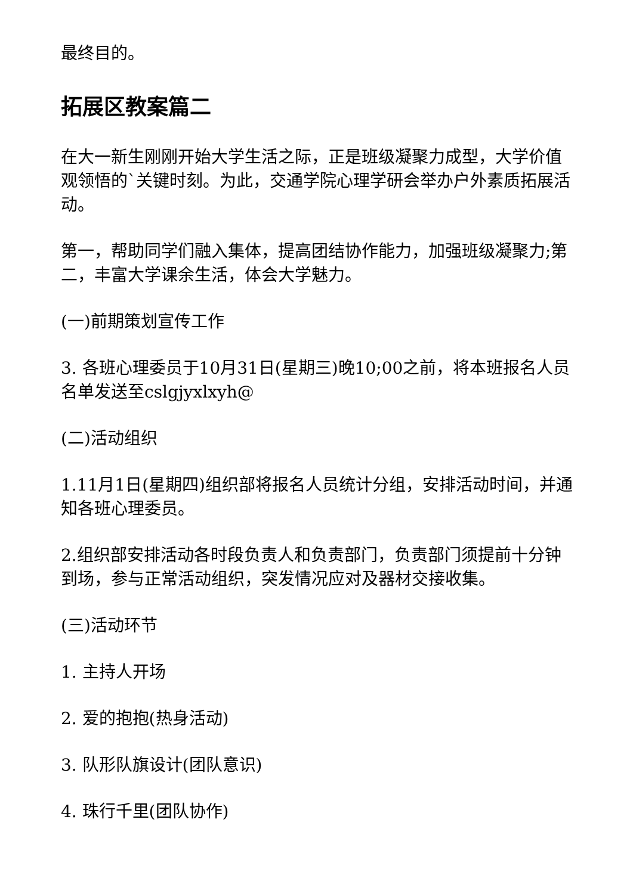最终目的。
拓展区教案篇二
在大一新生刚刚开始大学生活之际，正是班级凝聚力成型，大学价值观领悟的`关键时刻。为此，交通学院心理学研会举办户外素质拓展活动。
第一，帮助同学们融入集体，提高团结协作能力，加强班级凝聚力;第二，丰富大学课余生活，体会大学魅力。
(一)前期策划宣传工作
3. 各班心理委员于10月31日(星期三)晚10;00之前，将本班报名人员名单发送至cslgjyxlxyh@
(二)活动组织
1.11月1日(星期四)组织部将报名人员统计分组，安排活动时间，并通知各班心理委员。
2.组织部安排活动各时段负责人和负责部门，负责部门须提前十分钟到场，参与正常活动组织，突发情况应对及器材交接收集。
(三)活动环节
1. 主持人开场
2. 爱的抱抱(热身活动)
3. 队形队旗设计(团队意识)
4. 珠行千里(团队协作)